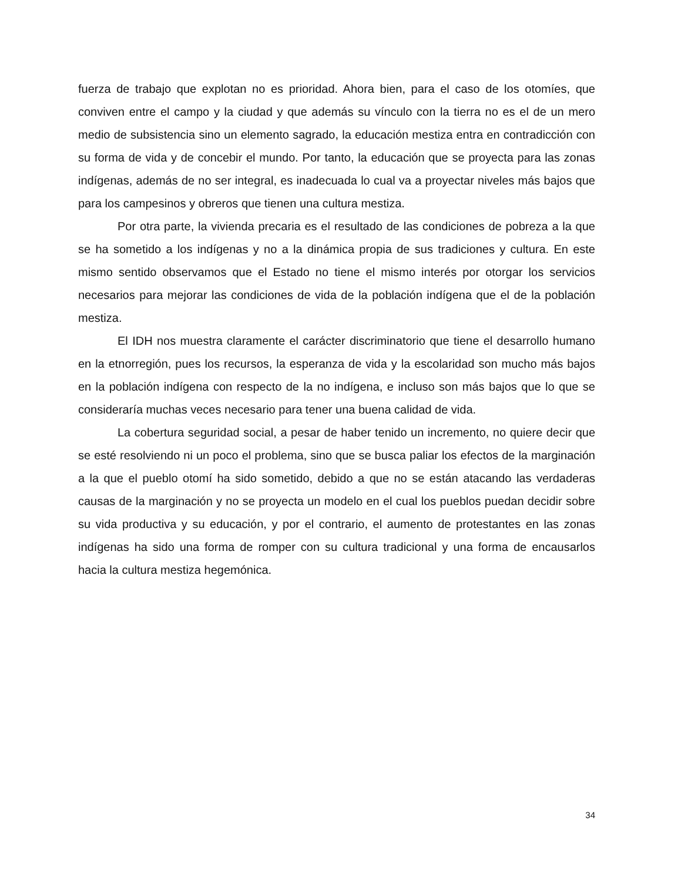fuerza de trabajo que explotan no es prioridad. Ahora bien, para el caso de los otomíes, que conviven entre el campo y la ciudad y que además su vínculo con la tierra no es el de un mero medio de subsistencia sino un elemento sagrado, la educación mestiza entra en contradicción con su forma de vida y de concebir el mundo. Por tanto, la educación que se proyecta para las zonas indígenas, además de no ser integral, es inadecuada lo cual va a proyectar niveles más bajos que para los campesinos y obreros que tienen una cultura mestiza.
Por otra parte, la vivienda precaria es el resultado de las condiciones de pobreza a la que se ha sometido a los indígenas y no a la dinámica propia de sus tradiciones y cultura. En este mismo sentido observamos que el Estado no tiene el mismo interés por otorgar los servicios necesarios para mejorar las condiciones de vida de la población indígena que el de la población mestiza.
El IDH nos muestra claramente el carácter discriminatorio que tiene el desarrollo humano en la etnorregión, pues los recursos, la esperanza de vida y la escolaridad son mucho más bajos en la población indígena con respecto de la no indígena, e incluso son más bajos que lo que se consideraría muchas veces necesario para tener una buena calidad de vida.
La cobertura seguridad social, a pesar de haber tenido un incremento, no quiere decir que se esté resolviendo ni un poco el problema, sino que se busca paliar los efectos de la marginación a la que el pueblo otomí ha sido sometido, debido a que no se están atacando las verdaderas causas de la marginación y no se proyecta un modelo en el cual los pueblos puedan decidir sobre su vida productiva y su educación, y por el contrario, el aumento de protestantes en las zonas indígenas ha sido una forma de romper con su cultura tradicional y una forma de encausarlos hacia la cultura mestiza hegemónica.
34